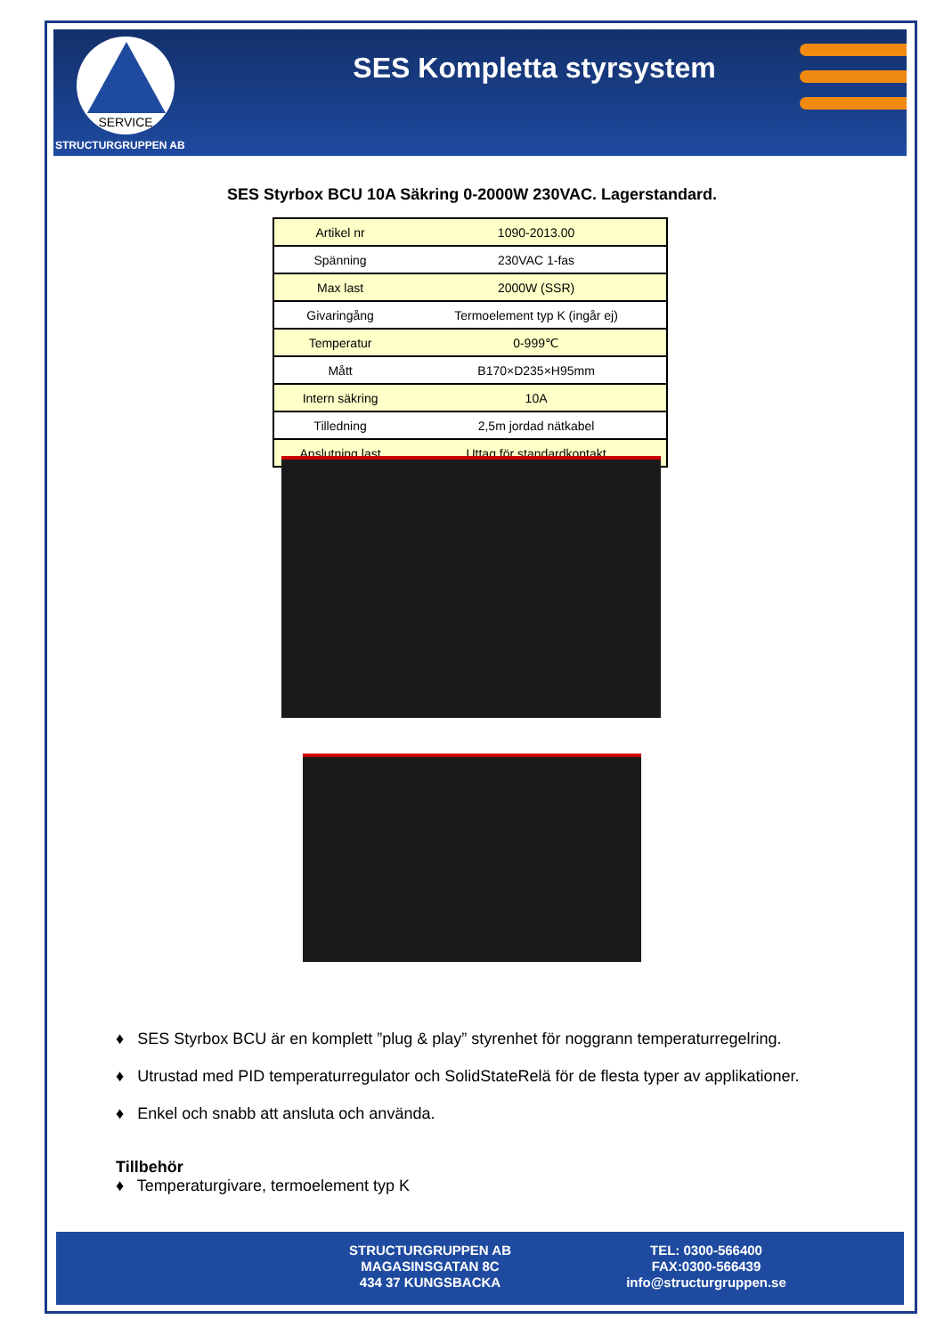SERVICE
STRUCTURGRUPPEN AB
SES Kompletta styrsystem
SES Styrbox BCU 10A Säkring 0-2000W 230VAC. Lagerstandard.
| Artikel nr | 1090-2013.00 |
| Spänning | 230VAC 1-fas |
| Max last | 2000W (SSR) |
| Givaringång | Termoelement typ K (ingår ej) |
| Temperatur | 0-999℃ |
| Mått | B170×D235×H95mm |
| Intern säkring | 10A |
| Tilledning | 2,5m jordad nätkabel |
| Anslutning last | Uttag för standardkontakt |
♦ SES Styrbox BCU är en komplett ”plug & play” styrenhet för noggrann temperaturregelring.
♦ Utrustad med PID temperaturregulator och SolidStateRelä för de flesta typer av applikationer.
♦ Enkel och snabb att ansluta och använda.
Tillbehör
♦ Temperaturgivare, termoelement typ K
STRUCTURGRUPPEN AB
MAGASINSGATAN 8C
434 37 KUNGSBACKA
TEL: 0300-566400
FAX:0300-566439
info@structurgruppen.se